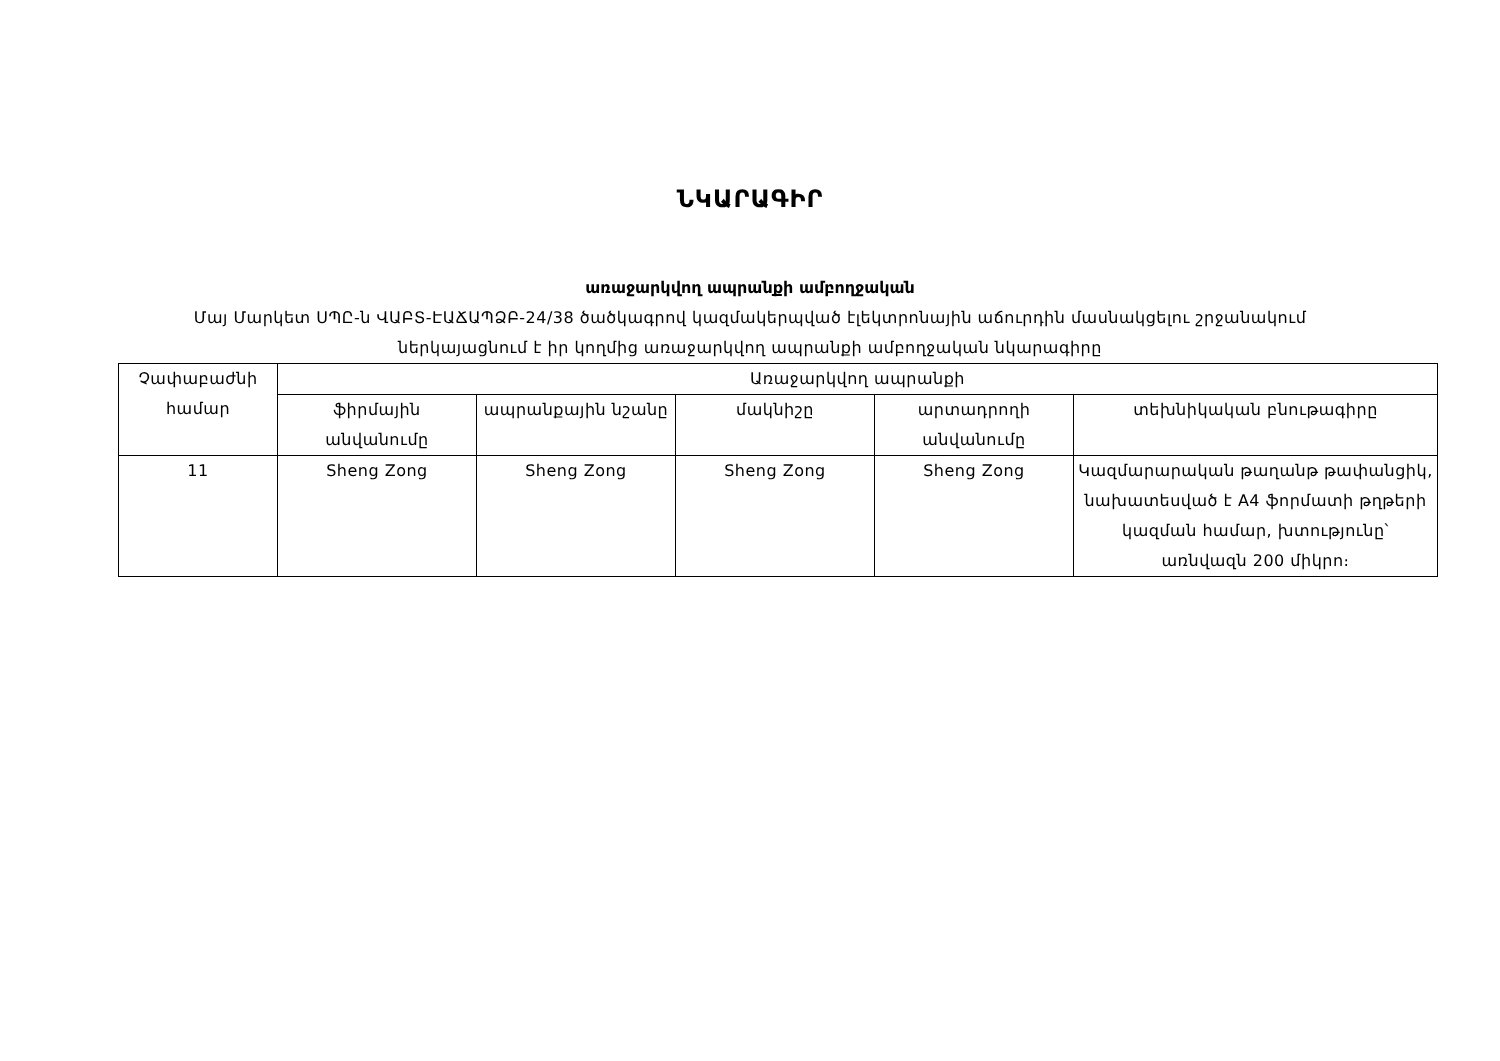ՆԿԱՐԱԳԻՐ
առաջարկվող ապրանքի ամբողջական
Մայ Մարկետ ՍՊԸ-ն ՎԱԲՏ-ԷԱՃԱՊՁԲ-24/38 ծածկագրով կազմակերպված էլեկտրոնային աճուրդին մասնակցելու շրջանակում
ներկայացնում է իր կողմից առաջարկվող ապրանքի ամբողջական նկարագիրը
| Չափաբաժնի համար | Առաջարկվող ապրանքի | | | | |
| --- | --- | --- | --- | --- | --- |
| | ֆիրմային անվանումը | ապրանքային նշանը | մակնիշը | արտադրողի անվանումը | տեխնիկական բնութագիրը |
| 11 | Sheng Zong | Sheng Zong | Sheng Zong | Sheng Zong | Կազմարարական թաղանթ թափանցիկ, նախատեսված է A4 ֆորմատի թղթերի կազման համար, խտությունը՝ առնվազն 200 միկրո։ |